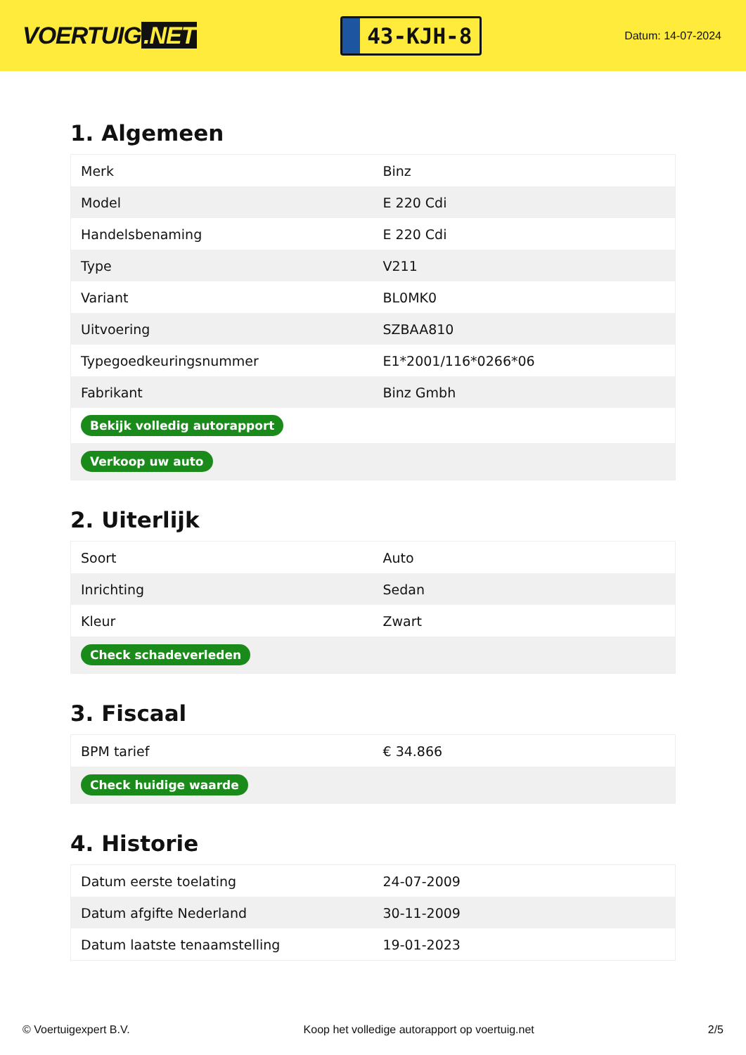VOERTUIG.NET
43-KJH-8
Datum: 14-07-2024
1. Algemeen
| Merk | Binz |
| Model | E 220 Cdi |
| Handelsbenaming | E 220 Cdi |
| Type | V211 |
| Variant | BL0MK0 |
| Uitvoering | SZBAA810 |
| Typegoedkeuringsnummer | E1*2001/116*0266*06 |
| Fabrikant | Binz Gmbh |
| Bekijk volledig autorapport | |
| Verkoop uw auto | |
2. Uiterlijk
| Soort | Auto |
| Inrichting | Sedan |
| Kleur | Zwart |
| Check schadeverleden | |
3. Fiscaal
| BPM tarief | € 34.866 |
| Check huidige waarde | |
4. Historie
| Datum eerste toelating | 24-07-2009 |
| Datum afgifte Nederland | 30-11-2009 |
| Datum laatste tenaamstelling | 19-01-2023 |
© Voertuigexpert B.V. Koop het volledige autorapport op voertuig.net 2/5